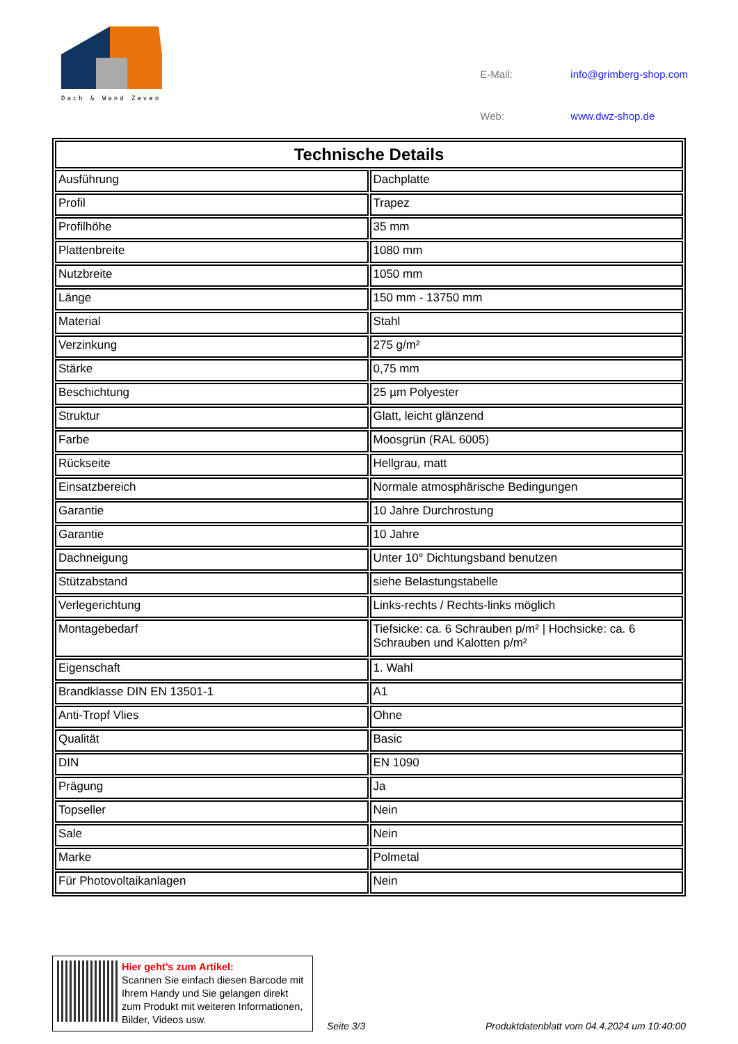Dach & Wand Zeven
| E-Mail: | info@grimberg-shop.com |
| Web: | www.dwz-shop.de |
| Technische Details | |
| --- | --- |
| Ausführung | Dachplatte |
| Profil | Trapez |
| Profilhöhe | 35 mm |
| Plattenbreite | 1080 mm |
| Nutzbreite | 1050 mm |
| Länge | 150 mm - 13750 mm |
| Material | Stahl |
| Verzinkung | 275 g/m² |
| Stärke | 0,75 mm |
| Beschichtung | 25 µm Polyester |
| Struktur | Glatt, leicht glänzend |
| Farbe | Moosgrün (RAL 6005) |
| Rückseite | Hellgrau, matt |
| Einsatzbereich | Normale atmosphärische Bedingungen |
| Garantie | 10 Jahre Durchrostung |
| Garantie | 10 Jahre |
| Dachneigung | Unter 10° Dichtungsband benutzen |
| Stützabstand | siehe Belastungstabelle |
| Verlegerichtung | Links-rechts / Rechts-links möglich |
| Montagebedarf | Tiefsicke: ca. 6 Schrauben p/m² / Hochsicke: ca. 6 Schrauben und Kalotten p/m² |
| Eigenschaft | 1. Wahl |
| Brandklasse DIN EN 13501-1 | A1 |
| Anti-Tropf Vlies | Ohne |
| Qualität | Basic |
| DIN | EN 1090 |
| Prägung | Ja |
| Topseller | Nein |
| Sale | Nein |
| Marke | Polmetal |
| Für Photovoltaikanlagen | Nein |
Hier geht’s zum Artikel:
Scannen Sie einfach diesen Barcode mit Ihrem Handy und Sie gelangen direkt zum Produkt mit weiteren Informationen, Bilder, Videos usw.
Seite 3/3
Produktdatenblatt vom 04.4.2024 um 10:40:00